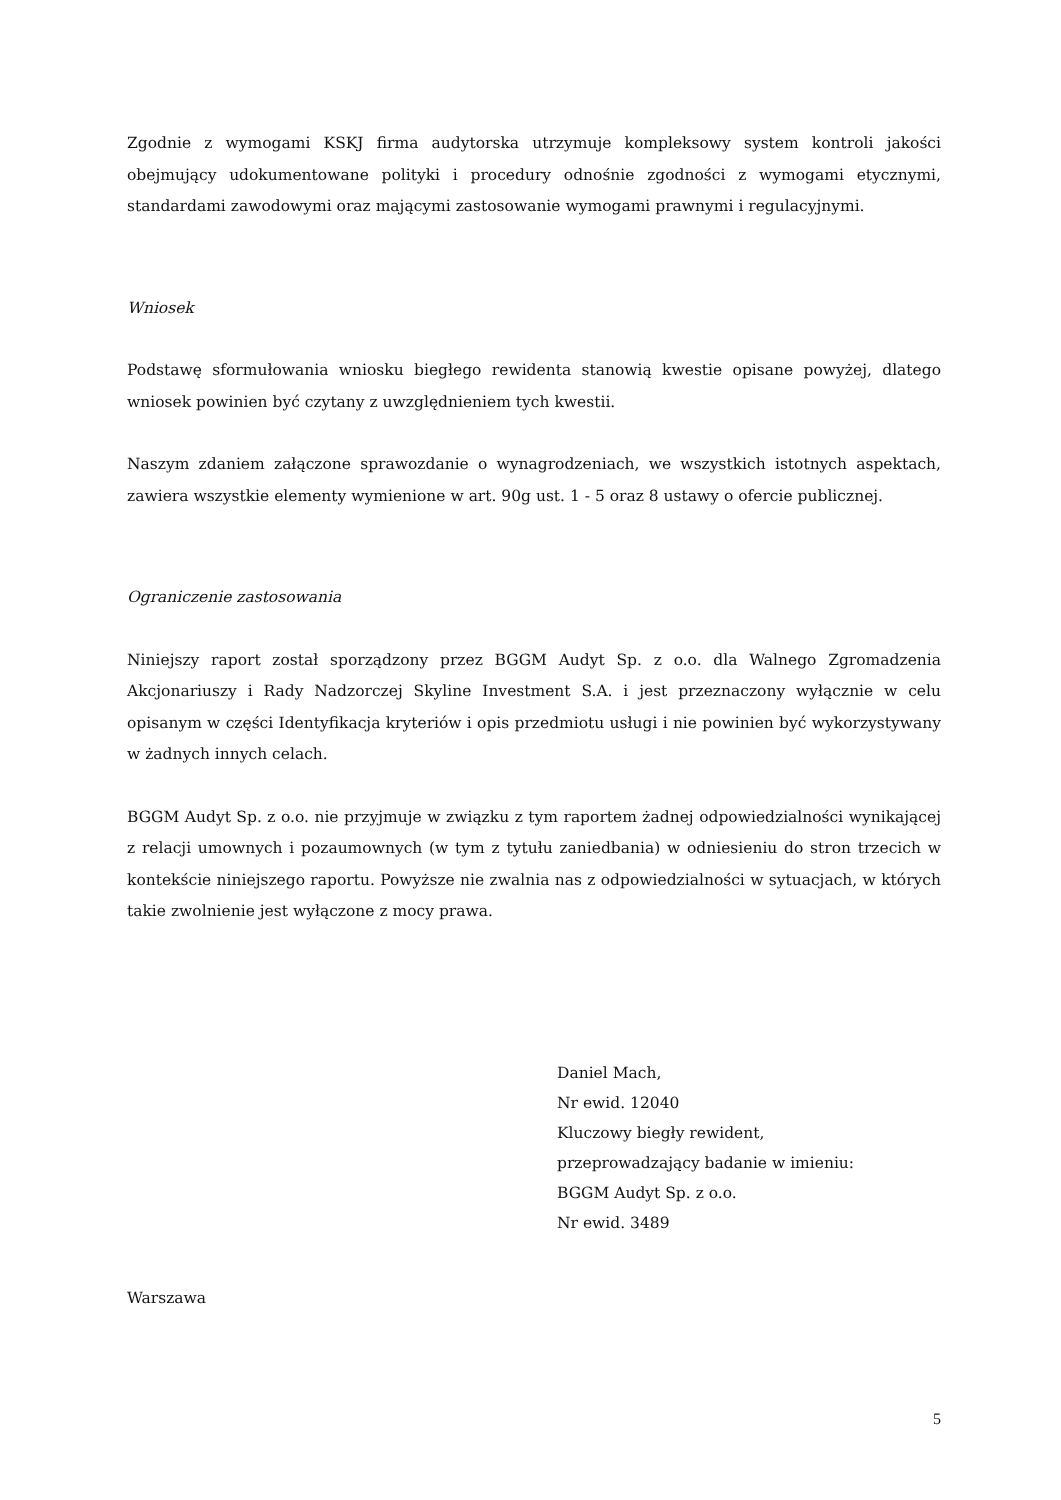Zgodnie z wymogami KSKJ firma audytorska utrzymuje kompleksowy system kontroli jakości obejmujący udokumentowane polityki i procedury odnośnie zgodności z wymogami etycznymi, standardami zawodowymi oraz mającymi zastosowanie wymogami prawnymi i regulacyjnymi.
Wniosek
Podstawę sformułowania wniosku biegłego rewidenta stanowią kwestie opisane powyżej, dlatego wniosek powinien być czytany z uwzględnieniem tych kwestii.
Naszym zdaniem załączone sprawozdanie o wynagrodzeniach, we wszystkich istotnych aspektach, zawiera wszystkie elementy wymienione w art. 90g ust. 1 - 5 oraz 8 ustawy o ofercie publicznej.
Ograniczenie zastosowania
Niniejszy raport został sporządzony przez BGGM Audyt Sp. z o.o. dla Walnego Zgromadzenia Akcjonariuszy i Rady Nadzorczej Skyline Investment S.A. i jest przeznaczony wyłącznie w celu opisanym w części Identyfikacja kryteriów i opis przedmiotu usługi i nie powinien być wykorzystywany w żadnych innych celach.
BGGM Audyt Sp. z o.o. nie przyjmuje w związku z tym raportem żadnej odpowiedzialności wynikającej z relacji umownych i pozaumownych (w tym z tytułu zaniedbania) w odniesieniu do stron trzecich w kontekście niniejszego raportu. Powyższe nie zwalnia nas z odpowiedzialności w sytuacjach, w których takie zwolnienie jest wyłączone z mocy prawa.
Daniel Mach,
Nr ewid. 12040
Kluczowy biegły rewident,
przeprowadzający badanie w imieniu:
BGGM Audyt Sp. z o.o.
Nr ewid. 3489
Warszawa
5